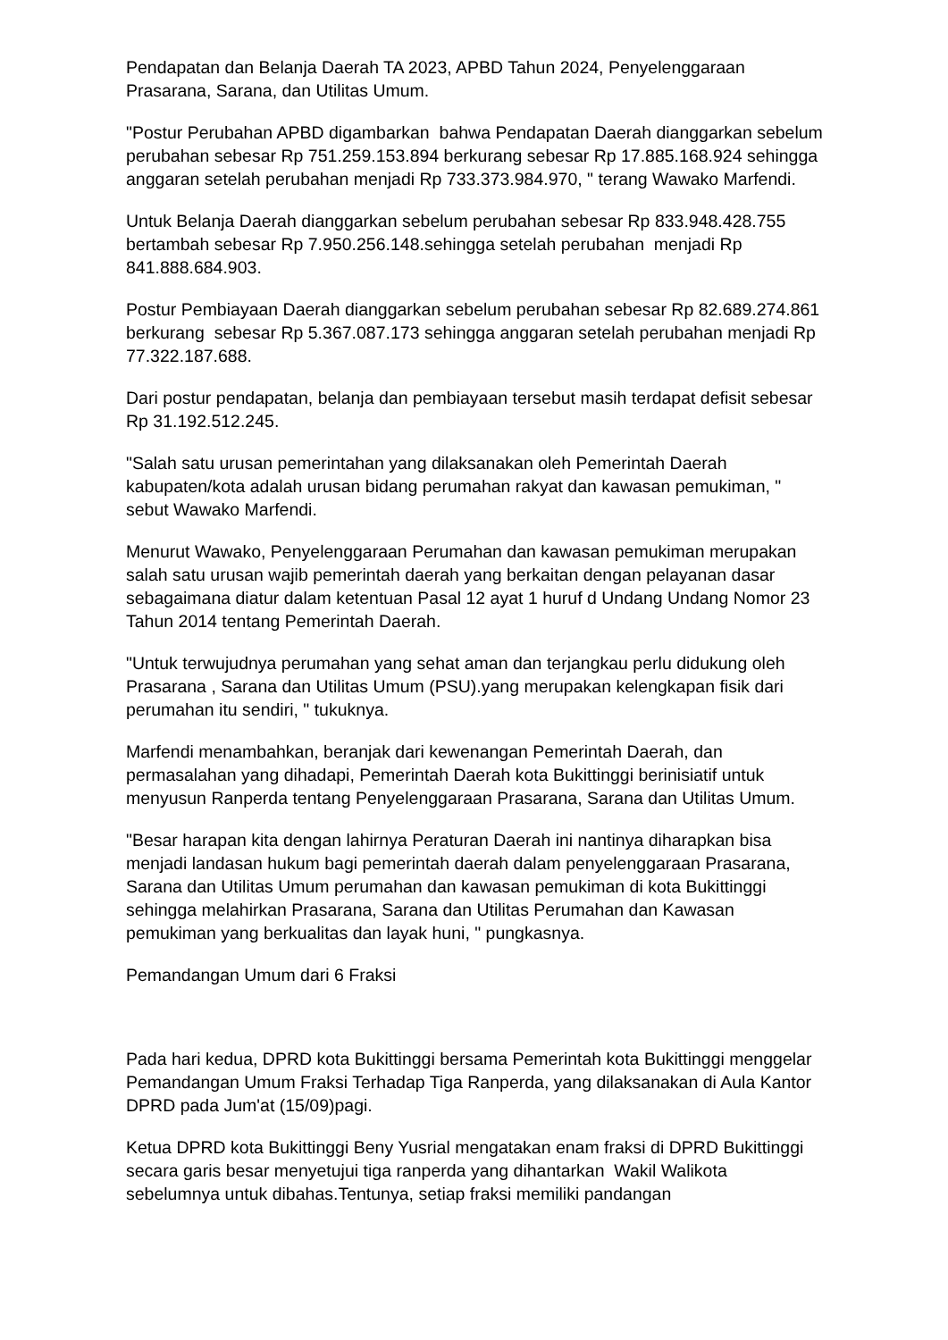Pendapatan dan Belanja Daerah TA 2023, APBD Tahun 2024, Penyelenggaraan Prasarana, Sarana, dan Utilitas Umum.
"Postur Perubahan APBD digambarkan bahwa Pendapatan Daerah dianggarkan sebelum perubahan sebesar Rp 751.259.153.894 berkurang sebesar Rp 17.885.168.924 sehingga anggaran setelah perubahan menjadi Rp 733.373.984.970, " terang Wawako Marfendi.
Untuk Belanja Daerah dianggarkan sebelum perubahan sebesar Rp 833.948.428.755 bertambah sebesar Rp 7.950.256.148.sehingga setelah perubahan menjadi Rp 841.888.684.903.
Postur Pembiayaan Daerah dianggarkan sebelum perubahan sebesar Rp 82.689.274.861 berkurang sebesar Rp 5.367.087.173 sehingga anggaran setelah perubahan menjadi Rp 77.322.187.688.
Dari postur pendapatan, belanja dan pembiayaan tersebut masih terdapat defisit sebesar Rp 31.192.512.245.
"Salah satu urusan pemerintahan yang dilaksanakan oleh Pemerintah Daerah kabupaten/kota adalah urusan bidang perumahan rakyat dan kawasan pemukiman, " sebut Wawako Marfendi.
Menurut Wawako, Penyelenggaraan Perumahan dan kawasan pemukiman merupakan salah satu urusan wajib pemerintah daerah yang berkaitan dengan pelayanan dasar sebagaimana diatur dalam ketentuan Pasal 12 ayat 1 huruf d Undang Undang Nomor 23 Tahun 2014 tentang Pemerintah Daerah.
"Untuk terwujudnya perumahan yang sehat aman dan terjangkau perlu didukung oleh Prasarana , Sarana dan Utilitas Umum (PSU).yang merupakan kelengkapan fisik dari perumahan itu sendiri, " tukuknya.
Marfendi menambahkan, beranjak dari kewenangan Pemerintah Daerah, dan permasalahan yang dihadapi, Pemerintah Daerah kota Bukittinggi berinisiatif untuk menyusun Ranperda tentang Penyelenggaraan Prasarana, Sarana dan Utilitas Umum.
"Besar harapan kita dengan lahirnya Peraturan Daerah ini nantinya diharapkan bisa menjadi landasan hukum bagi pemerintah daerah dalam penyelenggaraan Prasarana, Sarana dan Utilitas Umum perumahan dan kawasan pemukiman di kota Bukittinggi sehingga melahirkan Prasarana, Sarana dan Utilitas Perumahan dan Kawasan pemukiman yang berkualitas dan layak huni, " pungkasnya.
Pemandangan Umum dari 6 Fraksi
Pada hari kedua, DPRD kota Bukittinggi bersama Pemerintah kota Bukittinggi menggelar Pemandangan Umum Fraksi Terhadap Tiga Ranperda, yang dilaksanakan di Aula Kantor DPRD pada Jum'at (15/09)pagi.
Ketua DPRD kota Bukittinggi Beny Yusrial mengatakan enam fraksi di DPRD Bukittinggi secara garis besar menyetujui tiga ranperda yang dihantarkan Wakil Walikota sebelumnya untuk dibahas.Tentunya, setiap fraksi memiliki pandangan